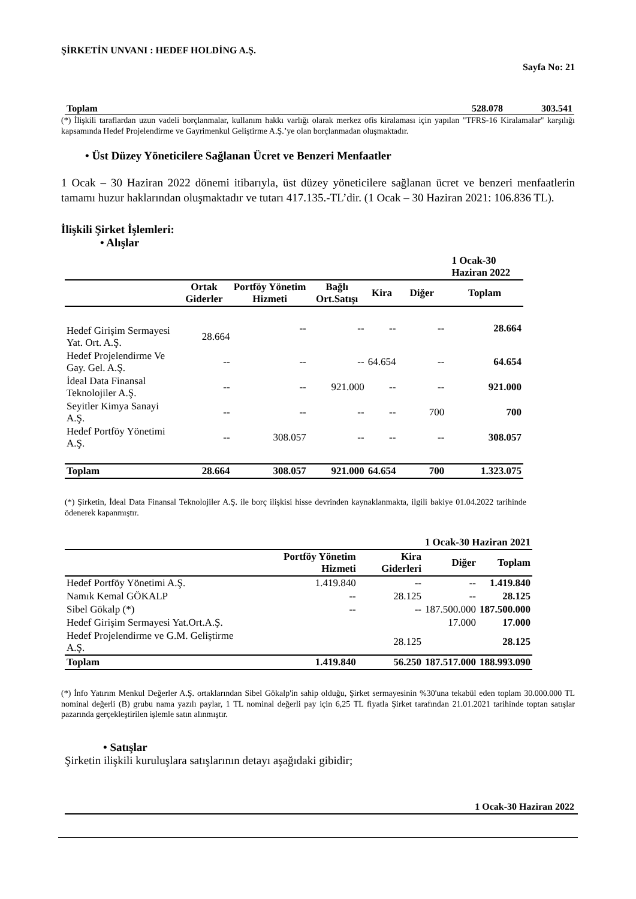ŞİRKETİN UNVANI : HEDEF HOLDİNG A.Ş.
Sayfa No: 21
| Toplam | 528.078 | 303.541 |
(*) İlişkili taraflardan uzun vadeli borçlanmalar, kullanım hakkı varlığı olarak merkez ofis kiralaması için yapılan "TFRS-16 Kiralamalar" karşılığı kapsamında Hedef Projelendirme ve Gayrimenkul Geliştirme A.Ş.’ye olan borçlanmadan oluşmaktadır.
• Üst Düzey Yöneticilere Sağlanan Ücret ve Benzeri Menfaatler
1 Ocak – 30 Haziran 2022 dönemi itibarıyla, üst düzey yöneticilere sağlanan ücret ve benzeri menfaatlerin tamamı huzur haklarından oluşmaktadır ve tutarı 417.135.-TL’dir. (1 Ocak – 30 Haziran 2021: 106.836 TL).
İlişkili Şirket İşlemleri:
• Alışlar
| | | | | | 1 Ocak-30 Haziran 2022 | |
| | Ortak Giderler | Portföy Yönetim Hizmeti | Bağlı Ort.Satışı | Kira | Diğer | Toplam |
| Hedef Girişim Sermayesi Yat. Ort. A.Ş. | 28.664 | -- | -- | -- | -- | 28.664 |
| Hedef Projelendirme Ve Gay. Gel. A.Ş. | -- | -- | -- | 64.654 | -- | 64.654 |
| İdeal Data Finansal Teknolojiler A.Ş. | -- | -- | 921.000 | -- | -- | 921.000 |
| Seyitler Kimya Sanayi A.Ş. | -- | -- | -- | -- | 700 | 700 |
| Hedef Portföy Yönetimi A.Ş. | -- | 308.057 | -- | -- | -- | 308.057 |
| Toplam | 28.664 | 308.057 | 921.000 | 64.654 | 700 | 1.323.075 |
(*) Şirketin, İdeal Data Finansal Teknolojiler A.Ş. ile borç ilişkisi hisse devrinden kaynaklanmakta, ilgili bakiye 01.04.2022 tarihinde ödenerek kapanmıştır.
| 1 Ocak-30 Haziran 2021 | | | | |
| --- | --- | --- | --- | --- |
| | Portföy Yönetim Hizmeti | Kira Giderleri | Diğer | Toplam |
| Hedef Portföy Yönetimi A.Ş. | 1.419.840 | -- | -- | 1.419.840 |
| Namık Kemal GÖKALP | -- | 28.125 | -- | 28.125 |
| Sibel Gökalp (*) | -- | -- | 187.500.000 | 187.500.000 |
| Hedef Girişim Sermayesi Yat.Ort.A.Ş. | | | 17.000 | 17.000 |
| Hedef Projelendirme ve G.M. Geliştirme A.Ş. | | 28.125 | | 28.125 |
| Toplam | 1.419.840 | 56.250 | 187.517.000 | 188.993.090 |
(*) İnfo Yatırım Menkul Değerler A.Ş. ortaklarından Sibel Gökalp'in sahip olduğu, Şirket sermayesinin %30'una tekabül eden toplam 30.000.000 TL nominal değerli (B) grubu nama yazılı paylar, 1 TL nominal değerli pay için 6,25 TL fiyatla Şirket tarafından 21.01.2021 tarihinde toptan satışlar pazarında gerçekleştirilen işlemle satın alınmıştır.
• Satışlar
Şirketin ilişkili kuruluşlara satışlarının detayı aşağıdaki gibidir;
1 Ocak-30 Haziran 2022